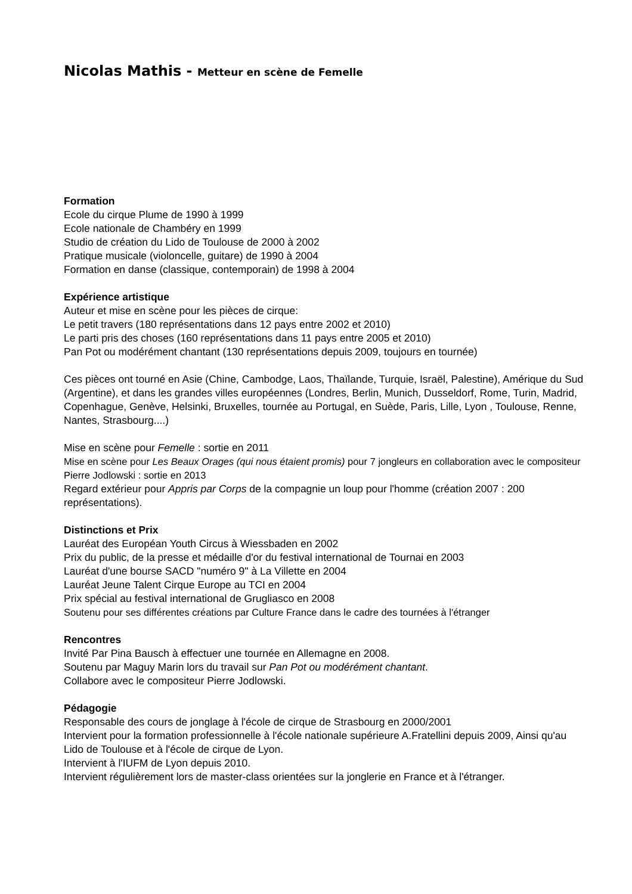Nicolas Mathis - Metteur en scène de Femelle
Formation
Ecole du cirque Plume de 1990 à 1999
Ecole nationale de Chambéry en 1999
Studio de création du Lido de Toulouse de 2000 à 2002
Pratique musicale (violoncelle, guitare) de 1990 à 2004
Formation en danse (classique, contemporain) de 1998 à 2004
Expérience artistique
Auteur et mise en scène pour les pièces de cirque:
Le petit travers (180 représentations dans 12 pays entre 2002 et 2010)
Le parti pris des choses (160 représentations dans 11 pays entre 2005 et 2010)
Pan Pot ou modérément chantant (130 représentations depuis 2009, toujours en tournée)
Ces pièces ont tourné en Asie (Chine, Cambodge, Laos, Thaïlande, Turquie, Israël, Palestine), Amérique du Sud (Argentine), et dans les grandes villes européennes (Londres, Berlin, Munich, Dusseldorf, Rome, Turin, Madrid, Copenhague, Genève, Helsinki, Bruxelles, tournée au Portugal, en Suède, Paris, Lille, Lyon , Toulouse, Renne, Nantes, Strasbourg....)
Mise en scène pour Femelle : sortie en 2011
Mise en scène pour Les Beaux Orages (qui nous étaient promis) pour 7 jongleurs en collaboration avec le compositeur Pierre Jodlowski : sortie en 2013
Regard extérieur pour Appris par Corps de la compagnie un loup pour l'homme (création 2007 : 200 représentations).
Distinctions et Prix
Lauréat des Européan Youth Circus à Wiessbaden en 2002
Prix du public, de la presse et médaille d'or du festival international de Tournai en 2003
Lauréat d'une bourse SACD "numéro 9" à La Villette en 2004
Lauréat Jeune Talent Cirque Europe au TCI en 2004
Prix spécial au festival international de Grugliasco en 2008
Soutenu pour ses différentes créations par Culture France dans le cadre des tournées à l'étranger
Rencontres
Invité Par Pina Bausch à effectuer une tournée en Allemagne en 2008.
Soutenu par Maguy Marin lors du travail sur Pan Pot ou modérément chantant.
Collabore avec le compositeur Pierre Jodlowski.
Pédagogie
Responsable des cours de jonglage à l'école de cirque de Strasbourg en 2000/2001
Intervient pour la formation professionnelle à l'école nationale supérieure A.Fratellini depuis 2009, Ainsi qu'au Lido de Toulouse et à l'école de cirque de Lyon.
Intervient à l'IUFM de Lyon depuis 2010.
Intervient régulièrement lors de master-class orientées sur la jonglerie en France et à l'étranger.